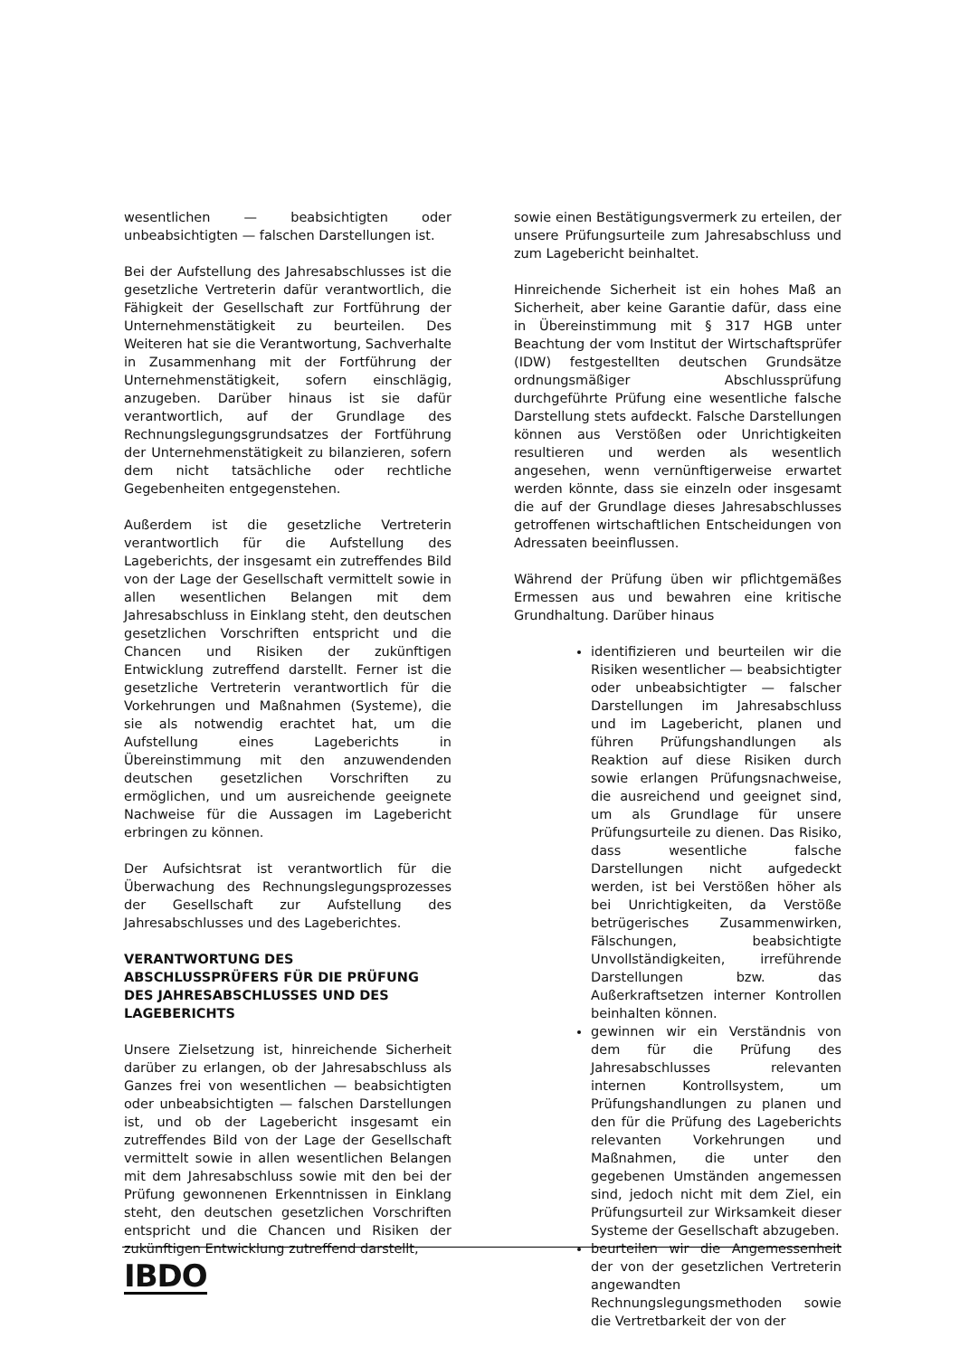wesentlichen — beabsichtigten oder unbeabsichtigten — falschen Darstellungen ist.
Bei der Aufstellung des Jahresabschlusses ist die gesetzliche Vertreterin dafür verantwortlich, die Fähigkeit der Gesellschaft zur Fortführung der Unternehmenstätigkeit zu beurteilen. Des Weiteren hat sie die Verantwortung, Sachverhalte in Zusammenhang mit der Fortführung der Unternehmenstätigkeit, sofern einschlägig, anzugeben. Darüber hinaus ist sie dafür verantwortlich, auf der Grundlage des Rechnungslegungsgrundsatzes der Fortführung der Unternehmenstätigkeit zu bilanzieren, sofern dem nicht tatsächliche oder rechtliche Gegebenheiten entgegenstehen.
Außerdem ist die gesetzliche Vertreterin verantwortlich für die Aufstellung des Lageberichts, der insgesamt ein zutreffendes Bild von der Lage der Gesellschaft vermittelt sowie in allen wesentlichen Belangen mit dem Jahresabschluss in Einklang steht, den deutschen gesetzlichen Vorschriften entspricht und die Chancen und Risiken der zukünftigen Entwicklung zutreffend darstellt. Ferner ist die gesetzliche Vertreterin verantwortlich für die Vorkehrungen und Maßnahmen (Systeme), die sie als notwendig erachtet hat, um die Aufstellung eines Lageberichts in Übereinstimmung mit den anzuwendenden deutschen gesetzlichen Vorschriften zu ermöglichen, und um ausreichende geeignete Nachweise für die Aussagen im Lagebericht erbringen zu können.
Der Aufsichtsrat ist verantwortlich für die Überwachung des Rechnungslegungsprozesses der Gesellschaft zur Aufstellung des Jahresabschlusses und des Lageberichtes.
VERANTWORTUNG DES
ABSCHLUSSPRÜFERS FÜR DIE PRÜFUNG
DES JAHRESABSCHLUSSES UND DES
LAGEBERICHTS
Unsere Zielsetzung ist, hinreichende Sicherheit darüber zu erlangen, ob der Jahresabschluss als Ganzes frei von wesentlichen — beabsichtigten oder unbeabsichtigten — falschen Darstellungen ist, und ob der Lagebericht insgesamt ein zutreffendes Bild von der Lage der Gesellschaft vermittelt sowie in allen wesentlichen Belangen mit dem Jahresabschluss sowie mit den bei der Prüfung gewonnenen Erkenntnissen in Einklang steht, den deutschen gesetzlichen Vorschriften entspricht und die Chancen und Risiken der zukünftigen Entwicklung zutreffend darstellt,
sowie einen Bestätigungsvermerk zu erteilen, der unsere Prüfungsurteile zum Jahresabschluss und zum Lagebericht beinhaltet.
Hinreichende Sicherheit ist ein hohes Maß an Sicherheit, aber keine Garantie dafür, dass eine in Übereinstimmung mit § 317 HGB unter Beachtung der vom Institut der Wirtschaftsprüfer (IDW) festgestellten deutschen Grundsätze ordnungsmäßiger Abschlussprüfung durchgeführte Prüfung eine wesentliche falsche Darstellung stets aufdeckt. Falsche Darstellungen können aus Verstößen oder Unrichtigkeiten resultieren und werden als wesentlich angesehen, wenn vernünftigerweise erwartet werden könnte, dass sie einzeln oder insgesamt die auf der Grundlage dieses Jahresabschlusses getroffenen wirtschaftlichen Entscheidungen von Adressaten beeinflussen.
Während der Prüfung üben wir pflichtgemäßes Ermessen aus und bewahren eine kritische Grundhaltung. Darüber hinaus
identifizieren und beurteilen wir die Risiken wesentlicher — beabsichtigter oder unbeabsichtigter — falscher Darstellungen im Jahresabschluss und im Lagebericht, planen und führen Prüfungshandlungen als Reaktion auf diese Risiken durch sowie erlangen Prüfungsnachweise, die ausreichend und geeignet sind, um als Grundlage für unsere Prüfungsurteile zu dienen. Das Risiko, dass wesentliche falsche Darstellungen nicht aufgedeckt werden, ist bei Verstößen höher als bei Unrichtigkeiten, da Verstöße betrügerisches Zusammenwirken, Fälschungen, beabsichtigte Unvollständigkeiten, irreführende Darstellungen bzw. das Außerkraftsetzen interner Kontrollen beinhalten können.
gewinnen wir ein Verständnis von dem für die Prüfung des Jahresabschlusses relevanten internen Kontrollsystem, um Prüfungshandlungen zu planen und den für die Prüfung des Lageberichts relevanten Vorkehrungen und Maßnahmen, die unter den gegebenen Umständen angemessen sind, jedoch nicht mit dem Ziel, ein Prüfungsurteil zur Wirksamkeit dieser Systeme der Gesellschaft abzugeben.
beurteilen wir die Angemessenheit der von der gesetzlichen Vertreterin angewandten Rechnungslegungsmethoden sowie die Vertretbarkeit der von der
IBDO